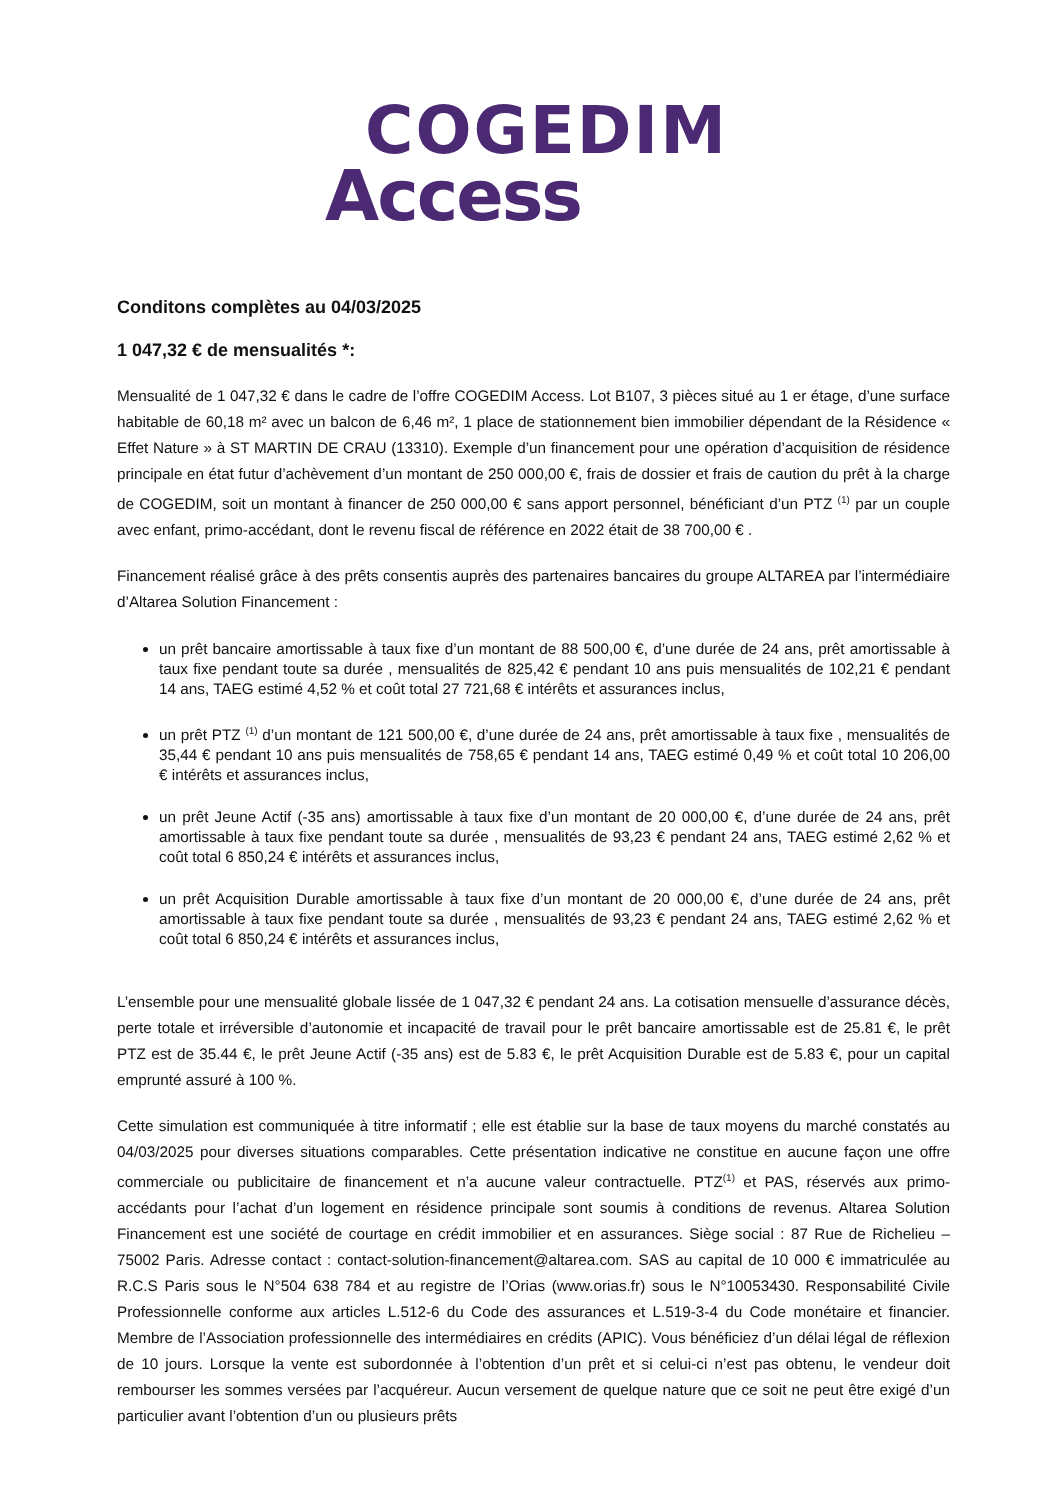COGEDIM
Access
Conditons complètes au 04/03/2025
1 047,32 € de mensualités *:
Mensualité de 1 047,32 € dans le cadre de l’offre COGEDIM Access. Lot B107, 3 pièces situé au 1 er étage, d’une surface habitable de 60,18 m² avec un balcon de 6,46 m², 1 place de stationnement bien immobilier dépendant de la Résidence « Effet Nature » à ST MARTIN DE CRAU (13310). Exemple d’un financement pour une opération d’acquisition de résidence principale en état futur d’achèvement d’un montant de 250 000,00 €, frais de dossier et frais de caution du prêt à la charge de COGEDIM, soit un montant à financer de 250 000,00 € sans apport personnel, bénéficiant d’un PTZ <sup>(1)</sup> par un couple avec enfant, primo-accédant, dont le revenu fiscal de référence en 2022 était de 38 700,00 € .
Financement réalisé grâce à des prêts consentis auprès des partenaires bancaires du groupe ALTAREA par l’intermédiaire d’Altarea Solution Financement :
un prêt bancaire amortissable à taux fixe d’un montant de 88 500,00 €, d’une durée de 24 ans, prêt amortissable à taux fixe pendant toute sa durée , mensualités de 825,42 € pendant 10 ans puis mensualités de 102,21 € pendant 14 ans, TAEG estimé 4,52 % et coût total 27 721,68 € intérêts et assurances inclus,
un prêt PTZ <sup>(1)</sup> d’un montant de 121 500,00 €, d’une durée de 24 ans, prêt amortissable à taux fixe , mensualités de 35,44 € pendant 10 ans puis mensualités de 758,65 € pendant 14 ans, TAEG estimé 0,49 % et coût total 10 206,00 € intérêts et assurances inclus,
un prêt Jeune Actif (-35 ans) amortissable à taux fixe d’un montant de 20 000,00 €, d’une durée de 24 ans, prêt amortissable à taux fixe pendant toute sa durée , mensualités de 93,23 € pendant 24 ans, TAEG estimé 2,62 % et coût total 6 850,24 € intérêts et assurances inclus,
un prêt Acquisition Durable amortissable à taux fixe d’un montant de 20 000,00 €, d’une durée de 24 ans, prêt amortissable à taux fixe pendant toute sa durée , mensualités de 93,23 € pendant 24 ans, TAEG estimé 2,62 % et coût total 6 850,24 € intérêts et assurances inclus,
L’ensemble pour une mensualité globale lissée de 1 047,32 € pendant 24 ans. La cotisation mensuelle d’assurance décès, perte totale et irréversible d’autonomie et incapacité de travail pour le prêt bancaire amortissable est de 25.81 €, le prêt PTZ est de 35.44 €, le prêt Jeune Actif (-35 ans) est de 5.83 €, le prêt Acquisition Durable est de 5.83 €, pour un capital emprunté assuré à 100 %.
Cette simulation est communiquée à titre informatif ; elle est établie sur la base de taux moyens du marché constatés au 04/03/2025 pour diverses situations comparables. Cette présentation indicative ne constitue en aucune façon une offre commerciale ou publicitaire de financement et n’a aucune valeur contractuelle. PTZ<sup>(1)</sup> et PAS, réservés aux primo-accédants pour l’achat d’un logement en résidence principale sont soumis à conditions de revenus. Altarea Solution Financement est une société de courtage en crédit immobilier et en assurances. Siège social : 87 Rue de Richelieu – 75002 Paris. Adresse contact : contact-solution-financement@altarea.com. SAS au capital de 10 000 € immatriculée au R.C.S Paris sous le N°504 638 784 et au registre de l’Orias (www.orias.fr) sous le N°10053430. Responsabilité Civile Professionnelle conforme aux articles L.512-6 du Code des assurances et L.519-3-4 du Code monétaire et financier. Membre de l’Association professionnelle des intermédiaires en crédits (APIC). Vous bénéficiez d’un délai légal de réflexion de 10 jours. Lorsque la vente est subordonnée à l’obtention d’un prêt et si celui-ci n’est pas obtenu, le vendeur doit rembourser les sommes versées par l’acquéreur. Aucun versement de quelque nature que ce soit ne peut être exigé d’un particulier avant l’obtention d’un ou plusieurs prêts